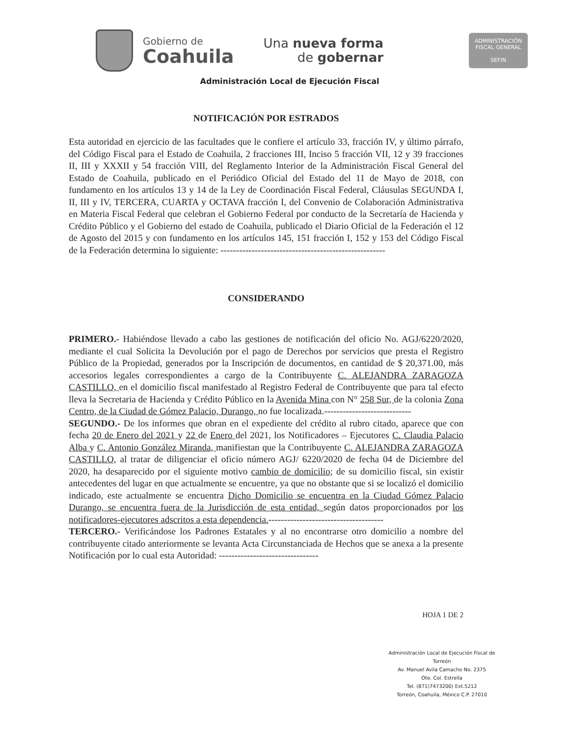Gobierno de
Coahuila
Una nueva forma
de gobernar
ADMINISTRACIÓN FISCAL GENERAL
SEFIN
Administración Local de Ejecución Fiscal
NOTIFICACIÓN POR ESTRADOS
Esta autoridad en ejercicio de las facultades que le confiere el artículo 33, fracción IV, y último párrafo, del Código Fiscal para el Estado de Coahuila, 2 fracciones III, Inciso 5 fracción VII, 12 y 39 fracciones II, III y XXXII y 54 fracción VIII, del Reglamento Interior de la Administración Fiscal General del Estado de Coahuila, publicado en el Periódico Oficial del Estado del 11 de Mayo de 2018, con fundamento en los artículos 13 y 14 de la Ley de Coordinación Fiscal Federal, Cláusulas SEGUNDA I, II, III y IV, TERCERA, CUARTA y OCTAVA fracción I, del Convenio de Colaboración Administrativa en Materia Fiscal Federal que celebran el Gobierno Federal por conducto de la Secretaría de Hacienda y Crédito Público y el Gobierno del estado de Coahuila, publicado el Diario Oficial de la Federación el 12 de Agosto del 2015 y con fundamento en los artículos 145, 151 fracción I, 152 y 153 del Código Fiscal de la Federación determina lo siguiente: -----------------------------------------------------
CONSIDERANDO
PRIMERO.- Habiéndose llevado a cabo las gestiones de notificación del oficio No. AGJ/6220/2020, mediante el cual Solicita la Devolución por el pago de Derechos por servicios que presta el Registro Público de la Propiedad, generados por la Inscripción de documentos, en cantidad de $ 20,371.00, más accesorios legales correspondientes a cargo de la Contribuyente C. ALEJANDRA ZARAGOZA CASTILLO, en el domicilio fiscal manifestado al Registro Federal de Contribuyente que para tal efecto lleva la Secretaria de Hacienda y Crédito Público en la Avenida Mina con N° 258 Sur, de la colonia Zona Centro, de la Ciudad de Gómez Palacio, Durango, no fue localizada.----------------------------
SEGUNDO.- De los informes que obran en el expediente del crédito al rubro citado, aparece que con fecha 20 de Enero del 2021 y 22 de Enero del 2021, los Notificadores – Ejecutores C. Claudia Palacio Alba y C. Antonio González Miranda, manifiestan que la Contribuyente C. ALEJANDRA ZARAGOZA CASTILLO, al tratar de diligenciar el oficio número AGJ/ 6220/2020 de fecha 04 de Diciembre del 2020, ha desaparecido por el siguiente motivo cambio de domicilio; de su domicilio fiscal, sin existir antecedentes del lugar en que actualmente se encuentre, ya que no obstante que si se localizó el domicilio indicado, este actualmente se encuentra Dicho Domicilio se encuentra en la Ciudad Gómez Palacio Durango, se encuentra fuera de la Jurisdicción de esta entidad, según datos proporcionados por los notificadores-ejecutores adscritos a esta dependencia.-------------------------------------
TERCERO.- Verificándose los Padrones Estatales y al no encontrarse otro domicilio a nombre del contribuyente citado anteriormente se levanta Acta Circunstanciada de Hechos que se anexa a la presente Notificación por lo cual esta Autoridad: --------------------------------
HOJA 1 DE 2
Administración Local de Ejecución Fiscal de Torreón
Av. Manuel Avila Camacho No. 2375
Ote. Col. Estrella
Tel. (871)7473200) Ext.5212
Torreón, Coahuila, México C.P. 27010